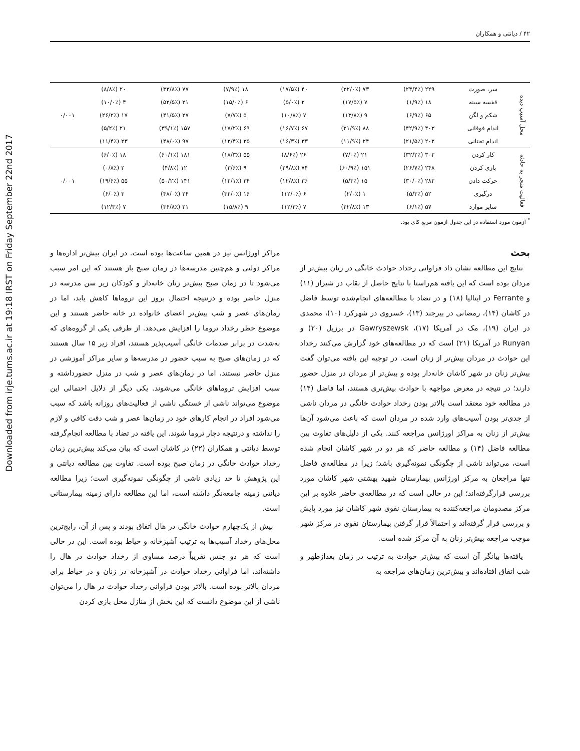Downloaded from irje.tums.ac.ir at 19:18 IRST on Friday September 22nd 2017
۴۲ / دیانتی و همکاران
| محل آسیب دیده | سر، صورت | ۲۲۹ (۲۴/۴٪) | ۷۳ (۳۲/۰٪) | ۴۰ (۱۷/۵٪) | ۱۸ (۷/۹٪) | ۷۷ (۳۳/۸٪) | ۲۰ (۸/۸٪) | ۰/۰۰۱ |
| | قفسه سینه | ۱۸ (۱/۹٪) | ۷ (۱۷/۵٪) | ۲ (۵/۰٪) | ۶ (۱۵/۰٪) | ۲۱ (۵۲/۵٪) | ۴ (۱۰/۰٪) | |
| | شکم و لگن | ۶۵ (۶/۹٪) | ۹ (۱۳/۸٪) | ۷ (۱۰/۸٪) | ۵ (۷/۷٪) | ۲۷ (۴۱/۵٪) | ۱۷ (۲۶/۲٪) | |
| | اندام فوقانی | ۴۰۳ (۴۲/۹٪) | ۸۸ (۲۱/۹٪) | ۶۷ (۱۶/۷٪) | ۶۹ (۱۷/۲٪) | ۱۵۷ (۳۹/۱٪) | ۲۱ (۵/۲٪) | |
| | اندام تحتانی | ۲۰۲ (۲۱/۵٪) | ۲۴ (۱۱/۹٪) | ۳۳ (۱۶/۳٪) | ۲۵ (۱۲/۴٪) | ۹۷ (۴۸/۰٪) | ۲۳ (۱۱/۴٪) | |
| فعالیت منجر به حادثه | کار کردن | ۳۰۲ (۳۲/۲٪) | ۲۱ (۷/۰٪) | ۲۶ (۸/۶٪) | ۵۵ (۱۸/۳٪) | ۱۸۱ (۶۰/۱٪) | ۱۸ (۶/۰٪) | ۰/۰۰۱ |
| | بازی کردن | ۲۴۸ (۲۶/۷٪) | ۱۵۱ (۶۰/۹٪) | ۷۴ (۲۹/۸٪) | ۹ (۳/۶٪) | ۱۲ (۴/۸٪) | ۲ (۰/۸٪) | |
| | حرکت دادن | ۲۸۲ (۳۰/۰٪) | ۱۵ (۵/۳٪) | ۳۶ (۱۲/۸٪) | ۳۴ (۱۲/۱٪) | ۱۴۱ (۵۰/۲٪) | ۵۵ (۱۹/۶٪) | |
| | درگیری | ۵۲ (۵/۳٪) | ۱ (۲/۰٪) | ۶ (۱۲/۰٪) | ۱۶ (۳۲/۰٪) | ۲۴ (۴۸/۰٪) | ۳ (۶/۰٪) | |
| | سایر موارد | ۵۷ (۶/۱٪) | ۱۳ (۲۲/۸٪) | ۷ (۱۲/۳٪) | ۹ (۱۵/۸٪) | ۲۱ (۳۶/۸٪) | ۷ (۱۲/۳٪) | |
<sup>*</sup> آزمون مورد استفاده در این جدول آزمون مربع کای بود.
بحث
نتایج این مطالعه نشان داد فراوانی رخداد حوادث خانگی در زنان بیش‌تر از مردان بوده است که این یافته هم‌راستا با نتایج حاصل از نقاب در شیراز (۱۱) و Ferrante در ایتالیا (۱۸) و در تضاد با مطالعه‌های انجام‌شده توسط فاضل در کاشان (۱۴)، رمضانی در بیرجند (۱۳)، خسروی در شهرکرد (۱۰)، محمدی در ایران (۱۹)، مک در آمریکا (۱۷)، Gawryszewsk در برزیل (۲۰) و Runyan در آمریکا (۲۱) است که در مطالعه‌های خود گزارش می‌کنند رخداد این حوادث در مردان بیش‌تر از زنان است. در توجیه این یافته می‌توان گفت بیش‌تر زنان در شهر کاشان خانه‌دار بوده و بیش‌تر از مردان در منزل حضور دارند؛ در نتیجه در معرض مواجهه با حوادث بیش‌تری هستند، اما فاضل (۱۴) در مطالعه خود معتقد است بالاتر بودن رخداد حوادث خانگی در مردان ناشی از جدی‌تر بودن آسیب‌های وارد شده در مردان است که باعث می‌شود آن‌ها بیش‌تر از زنان به مراکز اورژانس مراجعه کنند. یکی از دلیل‌های تفاوت بین مطالعه فاضل (۱۴) و مطالعه حاضر که هر دو در شهر کاشان انجام شده است، می‌تواند ناشی از چگونگی نمونه‌گیری باشد؛ زیرا در مطالعه‌ی فاضل تنها مراجعان به مرکز اورژانس بیمارستان شهید بهشتی شهر کاشان مورد بررسی قرارگرفته‌اند؛ این در حالی است که در مطالعه‌ی حاضر علاوه بر این مرکز مصدومان مراجعه‌کننده به بیمارستان نقوی شهر کاشان نیز مورد پایش و بررسی قرار گرفته‌اند و احتمالاً قرار گرفتن بیمارستان نقوی در مرکز شهر موجب مراجعه بیش‌تر زنان به آن مرکز شده است.
یافته‌ها بیانگر آن است که بیش‌تر حوادث به ترتیب در زمان بعدازظهر و شب اتفاق افتاده‌اند و بیش‌ترین زمان‌های مراجعه به
مراکز اورژانس نیز در همین ساعت‌ها بوده است. در ایران بیش‌تر اداره‌ها و مراکز دولتی و هم‌چنین مدرسه‌ها در زمان صبح باز هستند که این امر سبب می‌شود تا در زمان صبح بیش‌تر زنان خانه‌دار و کودکان زیر سن مدرسه در منزل حاضر بوده و درنتیجه احتمال بروز این تروماها کاهش یابد، اما در زمان‌های عصر و شب بیش‌تر اعضای خانواده در خانه حاضر هستند و این موضوع خطر رخداد تروما را افزایش می‌دهد. از طرفی یکی از گروه‌های که به‌شدت در برابر صدمات خانگی آسیب‌پذیر هستند، افراد زیر ۱۵ سال هستند که در زمان‌های صبح به سبب حضور در مدرسه‌ها و سایر مراکز آموزشی در منزل حاضر نیستند، اما در زمان‌های عصر و شب در منزل حضورداشته و سبب افزایش تروماهای خانگی می‌شوند. یکی دیگر از دلایل احتمالی این موضوع می‌تواند ناشی از خستگی ناشی از فعالیت‌های روزانه باشد که سبب می‌شود افراد در انجام کارهای خود در زمان‌ها عصر و شب دقت کافی و لازم را نداشته و درنتیجه دچار تروما شوند. این یافته در تضاد با مطالعه انجام‌گرفته توسط دیانتی و همکاران (۲۲) در کاشان است که بیان می‌کند بیش‌ترین زمان رخداد حوادث خانگی در زمان صبح بوده است. تفاوت بین مطالعه دیانتی و این پژوهش تا حد زیادی ناشی از چگونگی نمونه‌گیری است؛ زیرا مطالعه دیانتی زمینه جامعه‌نگر داشته است، اما این مطالعه دارای زمینه بیمارستانی است.
بیش از یک‌چهارم حوادث خانگی در هال اتفاق بودند و پس از آن، رایج‌ترین محل‌های رخداد آسیب‌ها به ترتیب آشپزخانه و حیاط بوده است. این در حالی است که هر دو جنس تقریباً درصد مساوی از رخداد حوادث در هال را داشته‌اند، اما فراوانی رخداد حوادث در آشپزخانه در زنان و در حیاط برای مردان بالاتر بوده است. بالاتر بودن فراوانی رخداد حوادث در هال را می‌توان ناشی از این موضوع دانست که این بخش از منازل محل بازی کردن